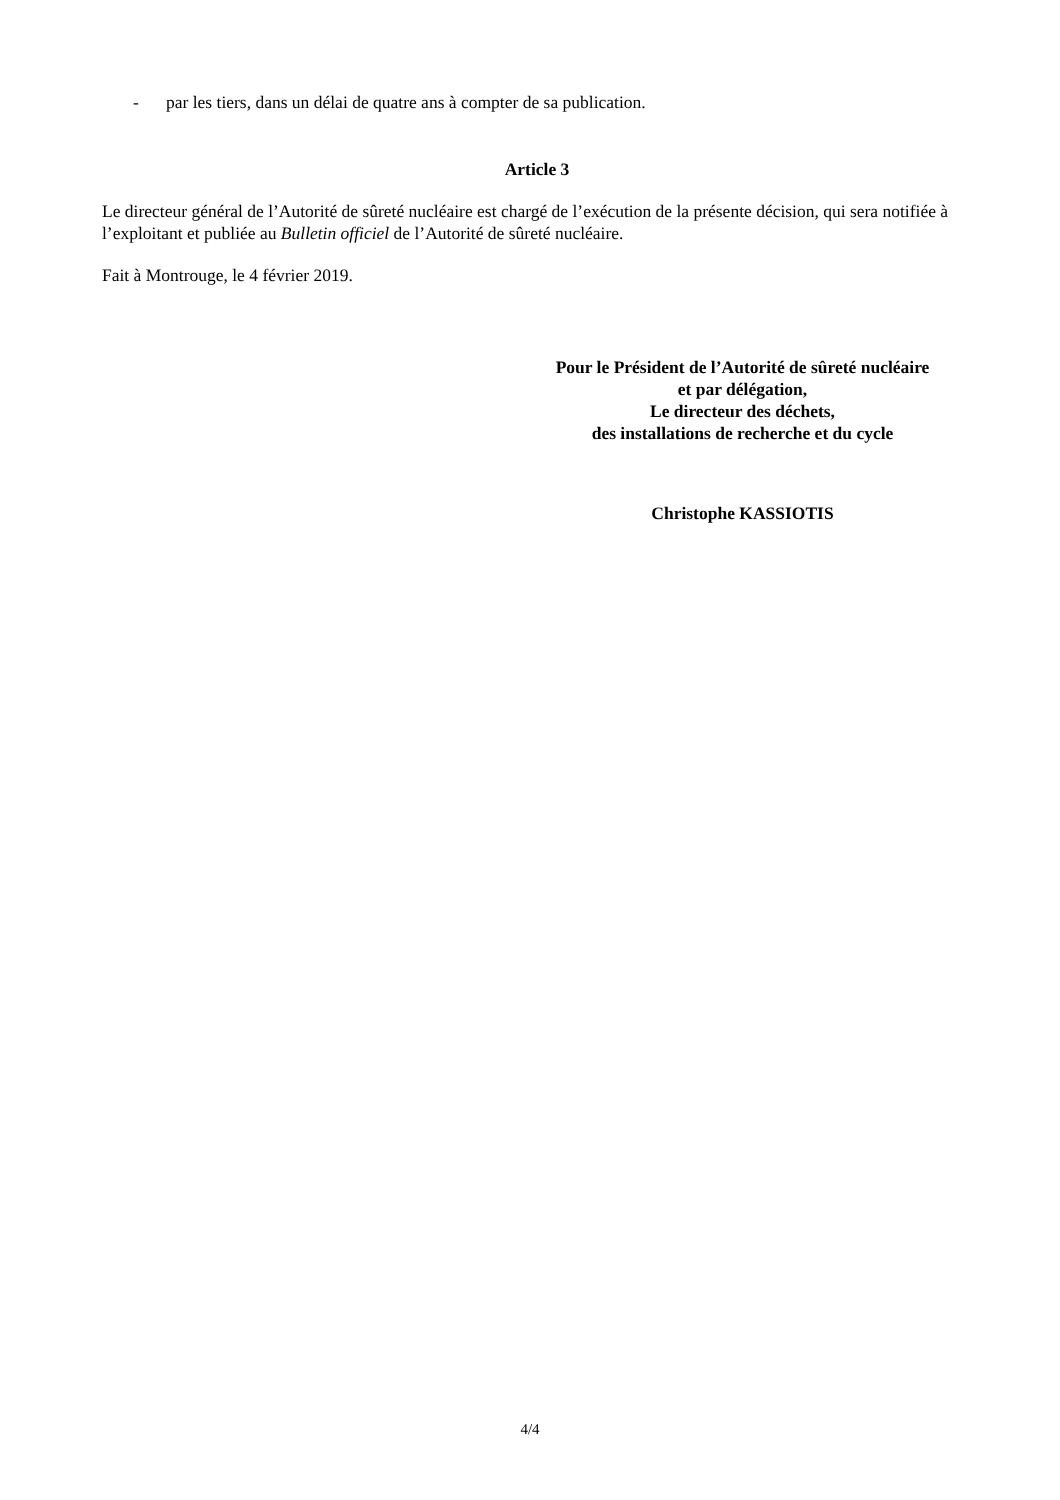- par les tiers, dans un délai de quatre ans à compter de sa publication.
Article 3
Le directeur général de l’Autorité de sûreté nucléaire est chargé de l’exécution de la présente décision, qui sera notifiée à l’exploitant et publiée au Bulletin officiel de l’Autorité de sûreté nucléaire.
Fait à Montrouge, le 4 février 2019.
Pour le Président de l’Autorité de sûreté nucléaire
et par délégation,
Le directeur des déchets,
des installations de recherche et du cycle
Christophe KASSIOTIS
4/4